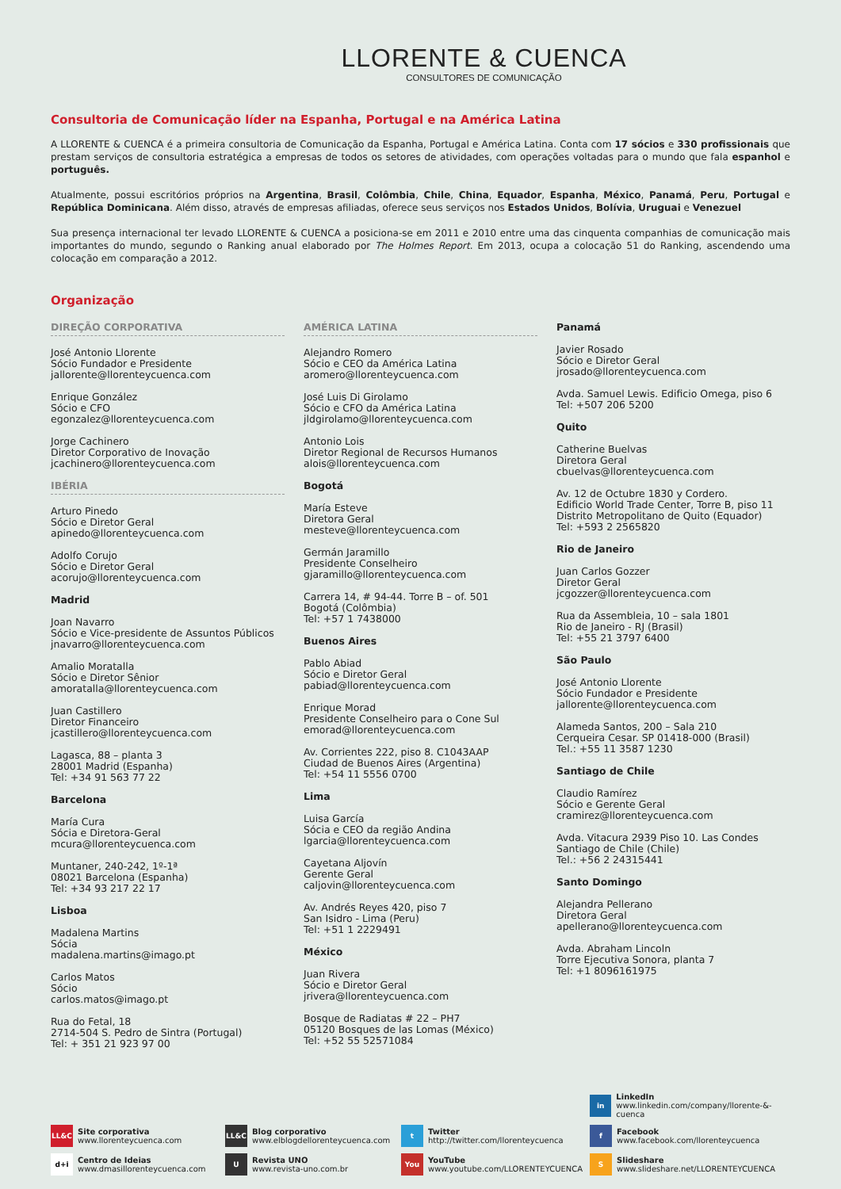LLORENTE & CUENCA
CONSULTORES DE COMUNICAÇÃO
Consultoria de Comunicação líder na Espanha, Portugal e na América Latina
A LLORENTE & CUENCA é a primeira consultoria de Comunicação da Espanha, Portugal e América Latina. Conta com 17 sócios e 330 profissionais que prestam serviços de consultoria estratégica a empresas de todos os setores de atividades, com operações voltadas para o mundo que fala espanhol e português.
Atualmente, possui escritórios próprios na Argentina, Brasil, Colômbia, Chile, China, Equador, Espanha, México, Panamá, Peru, Portugal e República Dominicana. Além disso, através de empresas afiliadas, oferece seus serviços nos Estados Unidos, Bolívia, Uruguai e Venezuel
Sua presença internacional ter levado LLORENTE & CUENCA a posiciona-se em 2011 e 2010 entre uma das cinquenta companhias de comunicação mais importantes do mundo, segundo o Ranking anual elaborado por The Holmes Report. Em 2013, ocupa a colocação 51 do Ranking, ascendendo uma colocação em comparação a 2012.
Organização
DIREÇÃO CORPORATIVA
José Antonio Llorente
Sócio Fundador e Presidente
jallorente@llorenteycuenca.com
Enrique González
Sócio e CFO
egonzalez@llorenteycuenca.com
Jorge Cachinero
Diretor Corporativo de Inovação
jcachinero@llorenteycuenca.com
IBÉRIA
Arturo Pinedo
Sócio e Diretor Geral
apinedo@llorenteycuenca.com
Adolfo Corujo
Sócio e Diretor Geral
acorujo@llorenteycuenca.com
Madrid
Joan Navarro
Sócio e Vice-presidente de Assuntos Públicos
jnavarro@llorenteycuenca.com
Amalio Moratalla
Sócio e Diretor Sênior
amoratalla@llorenteycuenca.com
Juan Castillero
Diretor Financeiro
jcastillero@llorenteycuenca.com
Lagasca, 88 – planta 3
28001 Madrid (Espanha)
Tel: +34 91 563 77 22
Barcelona
María Cura
Sócia e Diretora-Geral
mcura@llorenteycuenca.com
Muntaner, 240-242, 1º-1ª
08021 Barcelona (Espanha)
Tel: +34 93 217 22 17
Lisboa
Madalena Martins
Sócia
madalena.martins@imago.pt
Carlos Matos
Sócio
carlos.matos@imago.pt
Rua do Fetal, 18
2714-504 S. Pedro de Sintra (Portugal)
Tel: + 351 21 923 97 00
AMÉRICA LATINA
Alejandro Romero
Sócio e CEO da América Latina
aromero@llorenteycuenca.com
José Luis Di Girolamo
Sócio e CFO da América Latina
jldgirolamo@llorenteycuenca.com
Antonio Lois
Diretor Regional de Recursos Humanos
alois@llorenteycuenca.com
Bogotá
María Esteve
Diretora Geral
mesteve@llorenteycuenca.com
Germán Jaramillo
Presidente Conselheiro
gjaramillo@llorenteycuenca.com
Carrera 14, # 94-44. Torre B – of. 501
Bogotá (Colômbia)
Tel: +57 1 7438000
Buenos Aires
Pablo Abiad
Sócio e Diretor Geral
pabiad@llorenteycuenca.com
Enrique Morad
Presidente Conselheiro para o Cone Sul
emorad@llorenteycuenca.com
Av. Corrientes 222, piso 8. C1043AAP
Ciudad de Buenos Aires (Argentina)
Tel: +54 11 5556 0700
Lima
Luisa García
Sócia e CEO da região Andina
lgarcia@llorenteycuenca.com
Cayetana Aljovín
Gerente Geral
caljovin@llorenteycuenca.com
Av. Andrés Reyes 420, piso 7
San Isidro - Lima (Peru)
Tel: +51 1 2229491
México
Juan Rivera
Sócio e Diretor Geral
jrivera@llorenteycuenca.com
Bosque de Radiatas # 22 – PH7
05120 Bosques de las Lomas (México)
Tel: +52 55 52571084
Panamá
Javier Rosado
Sócio e Diretor Geral
jrosado@llorenteycuenca.com
Avda. Samuel Lewis. Edificio Omega, piso 6
Tel: +507 206 5200
Quito
Catherine Buelvas
Diretora Geral
cbuelvas@llorenteycuenca.com
Av. 12 de Octubre 1830 y Cordero.
Edificio World Trade Center, Torre B, piso 11
Distrito Metropolitano de Quito (Equador)
Tel: +593 2 2565820
Rio de Janeiro
Juan Carlos Gozzer
Diretor Geral
jcgozzer@llorenteycuenca.com
Rua da Assembleia, 10 – sala 1801
Rio de Janeiro - RJ (Brasil)
Tel: +55 21 3797 6400
São Paulo
José Antonio Llorente
Sócio Fundador e Presidente
jallorente@llorenteycuenca.com
Alameda Santos, 200 – Sala 210
Cerqueira Cesar. SP 01418-000 (Brasil)
Tel.: +55 11 3587 1230
Santiago de Chile
Claudio Ramírez
Sócio e Gerente Geral
cramirez@llorenteycuenca.com
Avda. Vitacura 2939 Piso 10. Las Condes
Santiago de Chile (Chile)
Tel.: +56 2 24315441
Santo Domingo
Alejandra Pellerano
Diretora Geral
apellerano@llorenteycuenca.com
Avda. Abraham Lincoln
Torre Ejecutiva Sonora, planta 7
Tel: +1 8096161975
in
LinkedIn
www.linkedin.com/company/llorente-&-cuenca
LL&C
Site corporativa
www.llorenteycuenca.com
LL&C
Blog corporativo
www.elblogdellorenteycuenca.com
t
Twitter
http://twitter.com/llorenteycuenca
f
Facebook
www.facebook.com/llorenteycuenca
d+i
Centro de Ideias
www.dmasillorenteycuenca.com
U
Revista UNO
www.revista-uno.com.br
You
YouTube
www.youtube.com/LLORENTEYCUENCA
S
Slideshare
www.slideshare.net/LLORENTEYCUENCA